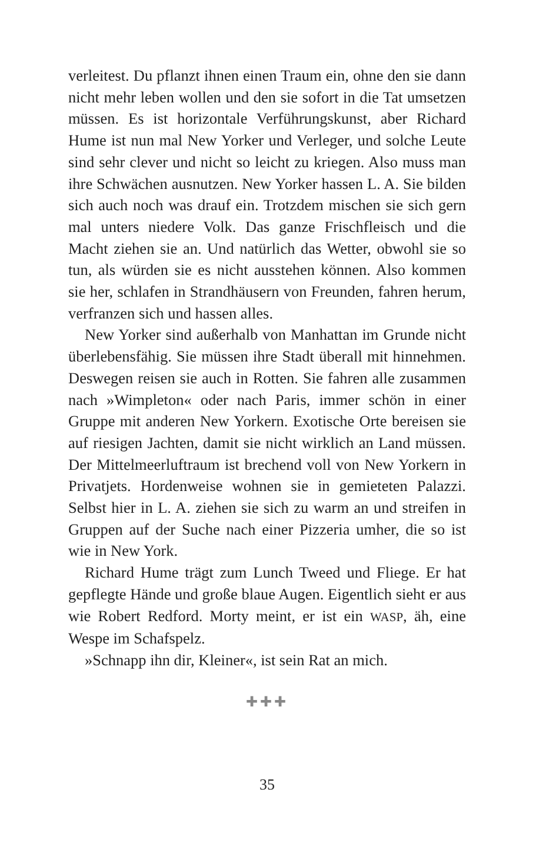verleitest. Du pflanzt ihnen einen Traum ein, ohne den sie dann nicht mehr leben wollen und den sie sofort in die Tat umsetzen müssen. Es ist horizontale Verführungskunst, aber Richard Hume ist nun mal New Yorker und Verleger, und solche Leute sind sehr clever und nicht so leicht zu kriegen. Also muss man ihre Schwächen ausnutzen. New Yorker hassen L. A. Sie bilden sich auch noch was drauf ein. Trotzdem mischen sie sich gern mal unters niedere Volk. Das ganze Frischfleisch und die Macht ziehen sie an. Und natürlich das Wetter, obwohl sie so tun, als würden sie es nicht ausstehen können. Also kommen sie her, schlafen in Strandhäusern von Freunden, fahren herum, verfranzen sich und hassen alles.
New Yorker sind außerhalb von Manhattan im Grunde nicht überlebensfähig. Sie müssen ihre Stadt überall mit hinnehmen. Deswegen reisen sie auch in Rotten. Sie fahren alle zusammen nach »Wimpleton« oder nach Paris, immer schön in einer Gruppe mit anderen New Yorkern. Exotische Orte bereisen sie auf riesigen Jachten, damit sie nicht wirklich an Land müssen. Der Mittelmeerluftraum ist brechend voll von New Yorkern in Privatjets. Hordenweise wohnen sie in gemieteten Palazzi. Selbst hier in L. A. ziehen sie sich zu warm an und streifen in Gruppen auf der Suche nach einer Pizzeria umher, die so ist wie in New York.
Richard Hume trägt zum Lunch Tweed und Fliege. Er hat gepflegte Hände und große blaue Augen. Eigentlich sieht er aus wie Robert Redford. Morty meint, er ist ein WASP, äh, eine Wespe im Schafspelz.
»Schnapp ihn dir, Kleiner«, ist sein Rat an mich.
✚✚✚
35